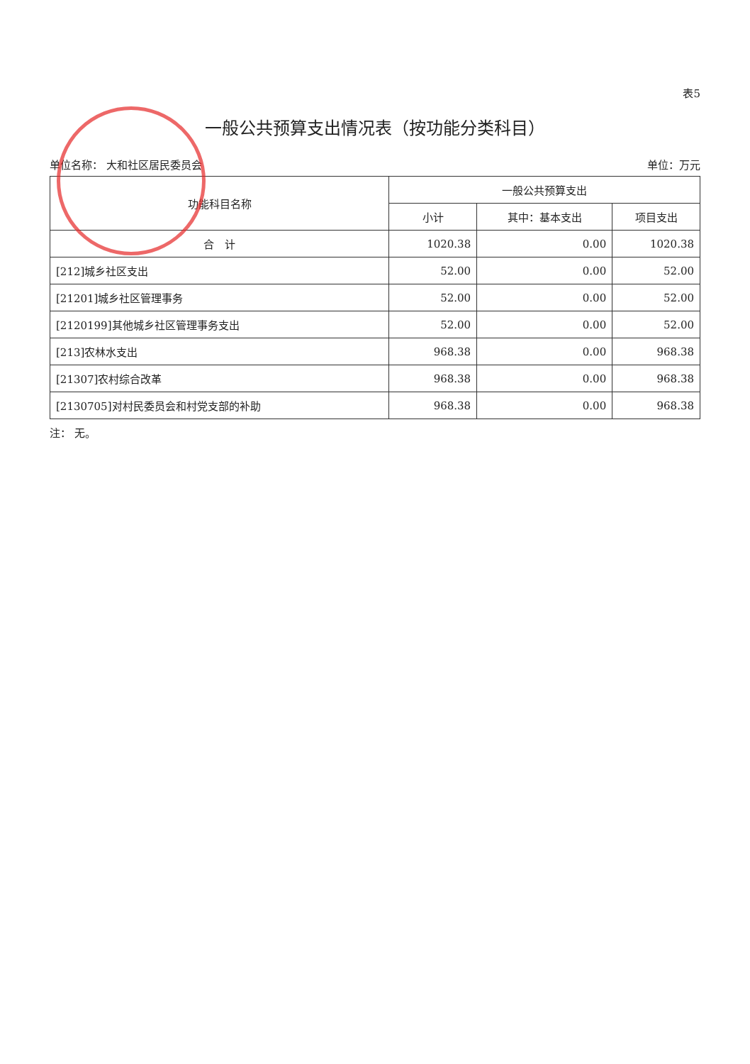表5
一般公共预算支出情况表（按功能分类科目）
单位名称： 大和社区居民委员会 单位：万元
| 功能科目名称 | 一般公共预算支出 | | |
| --- | --- | --- | --- |
| | 小计 | 其中：基本支出 | 项目支出 |
| 合 计 | 1020.38 | 0.00 | 1020.38 |
| [212]城乡社区支出 | 52.00 | 0.00 | 52.00 |
| [21201]城乡社区管理事务 | 52.00 | 0.00 | 52.00 |
| [2120199]其他城乡社区管理事务支出 | 52.00 | 0.00 | 52.00 |
| [213]农林水支出 | 968.38 | 0.00 | 968.38 |
| [21307]农村综合改革 | 968.38 | 0.00 | 968.38 |
| [2130705]对村民委员会和村党支部的补助 | 968.38 | 0.00 | 968.38 |
注： 无。